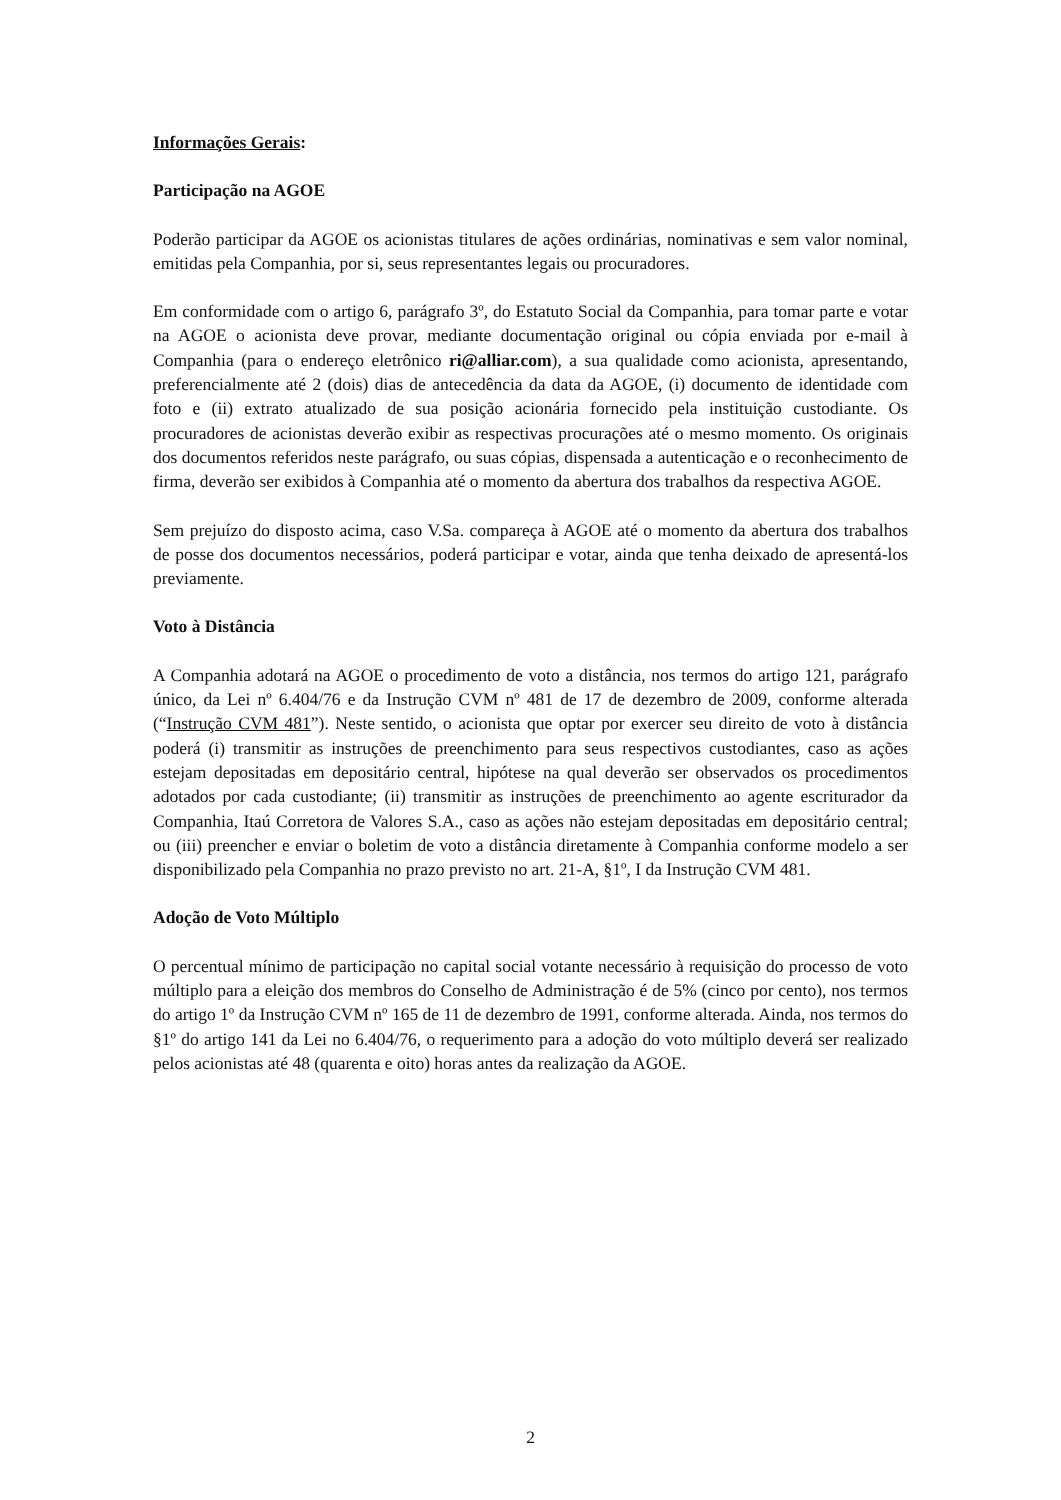Informações Gerais:
Participação na AGOE
Poderão participar da AGOE os acionistas titulares de ações ordinárias, nominativas e sem valor nominal, emitidas pela Companhia, por si, seus representantes legais ou procuradores.
Em conformidade com o artigo 6, parágrafo 3º, do Estatuto Social da Companhia, para tomar parte e votar na AGOE o acionista deve provar, mediante documentação original ou cópia enviada por e-mail à Companhia (para o endereço eletrônico ri@alliar.com), a sua qualidade como acionista, apresentando, preferencialmente até 2 (dois) dias de antecedência da data da AGOE, (i) documento de identidade com foto e (ii) extrato atualizado de sua posição acionária fornecido pela instituição custodiante. Os procuradores de acionistas deverão exibir as respectivas procurações até o mesmo momento. Os originais dos documentos referidos neste parágrafo, ou suas cópias, dispensada a autenticação e o reconhecimento de firma, deverão ser exibidos à Companhia até o momento da abertura dos trabalhos da respectiva AGOE.
Sem prejuízo do disposto acima, caso V.Sa. compareça à AGOE até o momento da abertura dos trabalhos de posse dos documentos necessários, poderá participar e votar, ainda que tenha deixado de apresentá-los previamente.
Voto à Distância
A Companhia adotará na AGOE o procedimento de voto a distância, nos termos do artigo 121, parágrafo único, da Lei nº 6.404/76 e da Instrução CVM nº 481 de 17 de dezembro de 2009, conforme alterada (“Instrução CVM 481”). Neste sentido, o acionista que optar por exercer seu direito de voto à distância poderá (i) transmitir as instruções de preenchimento para seus respectivos custodiantes, caso as ações estejam depositadas em depositário central, hipótese na qual deverão ser observados os procedimentos adotados por cada custodiante; (ii) transmitir as instruções de preenchimento ao agente escriturador da Companhia, Itaú Corretora de Valores S.A., caso as ações não estejam depositadas em depositário central; ou (iii) preencher e enviar o boletim de voto a distância diretamente à Companhia conforme modelo a ser disponibilizado pela Companhia no prazo previsto no art. 21-A, §1º, I da Instrução CVM 481.
Adoção de Voto Múltiplo
O percentual mínimo de participação no capital social votante necessário à requisição do processo de voto múltiplo para a eleição dos membros do Conselho de Administração é de 5% (cinco por cento), nos termos do artigo 1º da Instrução CVM nº 165 de 11 de dezembro de 1991, conforme alterada. Ainda, nos termos do §1º do artigo 141 da Lei no 6.404/76, o requerimento para a adoção do voto múltiplo deverá ser realizado pelos acionistas até 48 (quarenta e oito) horas antes da realização da AGOE.
2